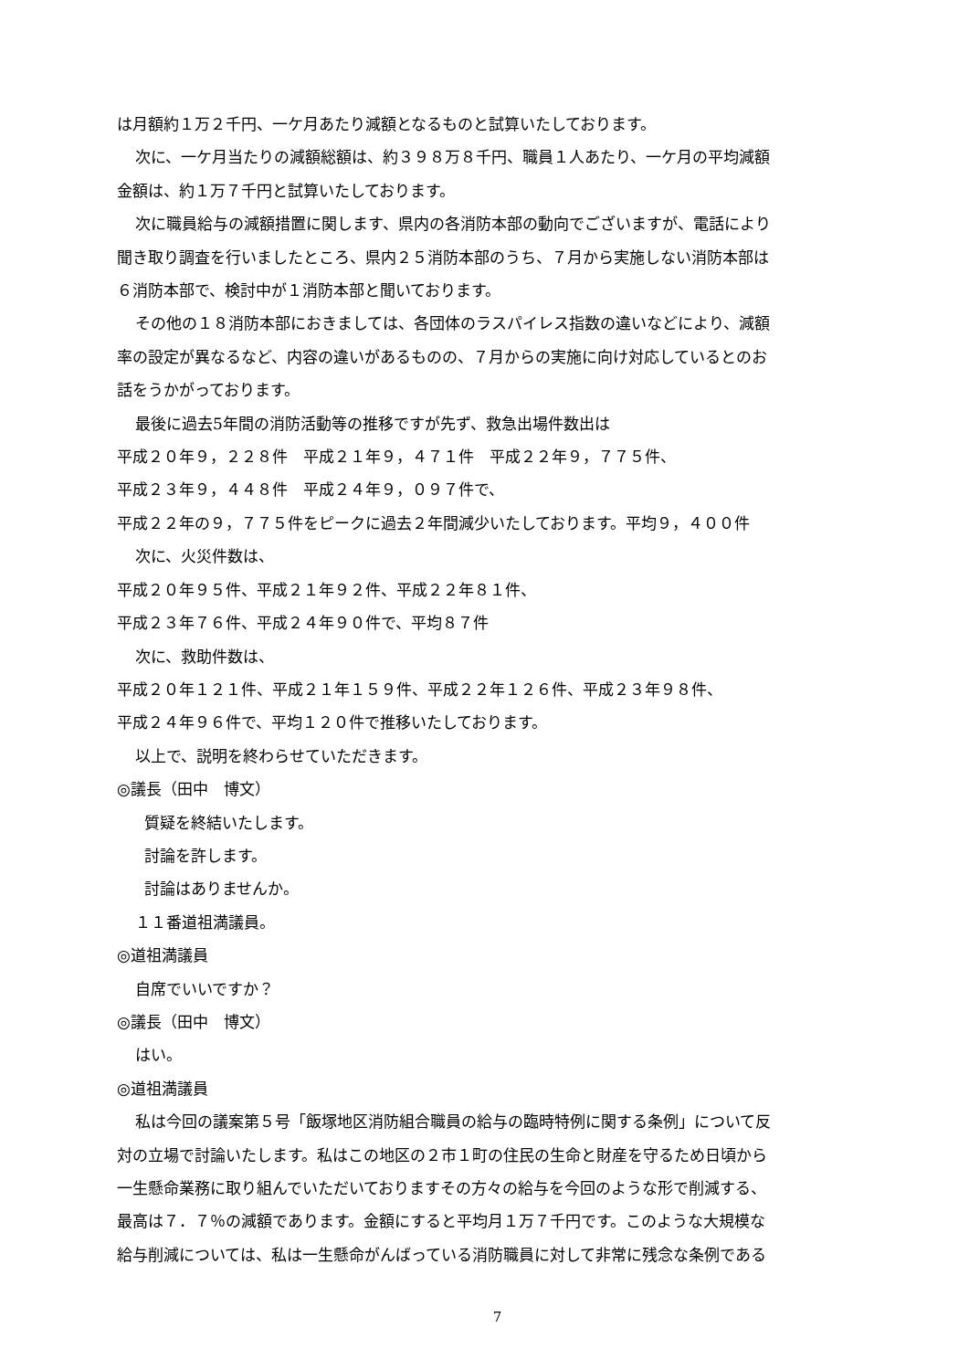は月額約１万２千円、一ケ月あたり減額となるものと試算いたしております。
次に、一ケ月当たりの減額総額は、約３９８万８千円、職員１人あたり、一ケ月の平均減額
金額は、約１万７千円と試算いたしております。
次に職員給与の減額措置に関します、県内の各消防本部の動向でございますが、電話により
聞き取り調査を行いましたところ、県内２５消防本部のうち、７月から実施しない消防本部は
６消防本部で、検討中が１消防本部と聞いております。
その他の１８消防本部におきましては、各団体のラスパイレス指数の違いなどにより、減額
率の設定が異なるなど、内容の違いがあるものの、７月からの実施に向け対応しているとのお
話をうかがっております。
最後に過去5年間の消防活動等の推移ですが先ず、救急出場件数出は
平成２０年９，２２８件　平成２１年９，４７１件　平成２２年９，７７５件、
平成２３年９，４４８件　平成２４年９，０９７件で、
平成２２年の９，７７５件をピークに過去２年間減少いたしております。平均９，４００件
次に、火災件数は、
平成２０年９５件、平成２１年９２件、平成２２年８１件、
平成２３年７６件、平成２４年９０件で、平均８７件
次に、救助件数は、
平成２０年１２１件、平成２１年１５９件、平成２２年１２６件、平成２３年９８件、
平成２４年９６件で、平均１２０件で推移いたしております。
以上で、説明を終わらせていただきます。
◎議長（田中　博文）
質疑を終結いたします。
討論を許します。
討論はありませんか。
１１番道祖満議員。
◎道祖満議員
自席でいいですか？
◎議長（田中　博文）
はい。
◎道祖満議員
私は今回の議案第５号「飯塚地区消防組合職員の給与の臨時特例に関する条例」について反
対の立場で討論いたします。私はこの地区の２市１町の住民の生命と財産を守るため日頃から
一生懸命業務に取り組んでいただいておりますその方々の給与を今回のような形で削減する、
最高は７．７％の減額であります。金額にすると平均月１万７千円です。このような大規模な
給与削減については、私は一生懸命がんばっている消防職員に対して非常に残念な条例である
7